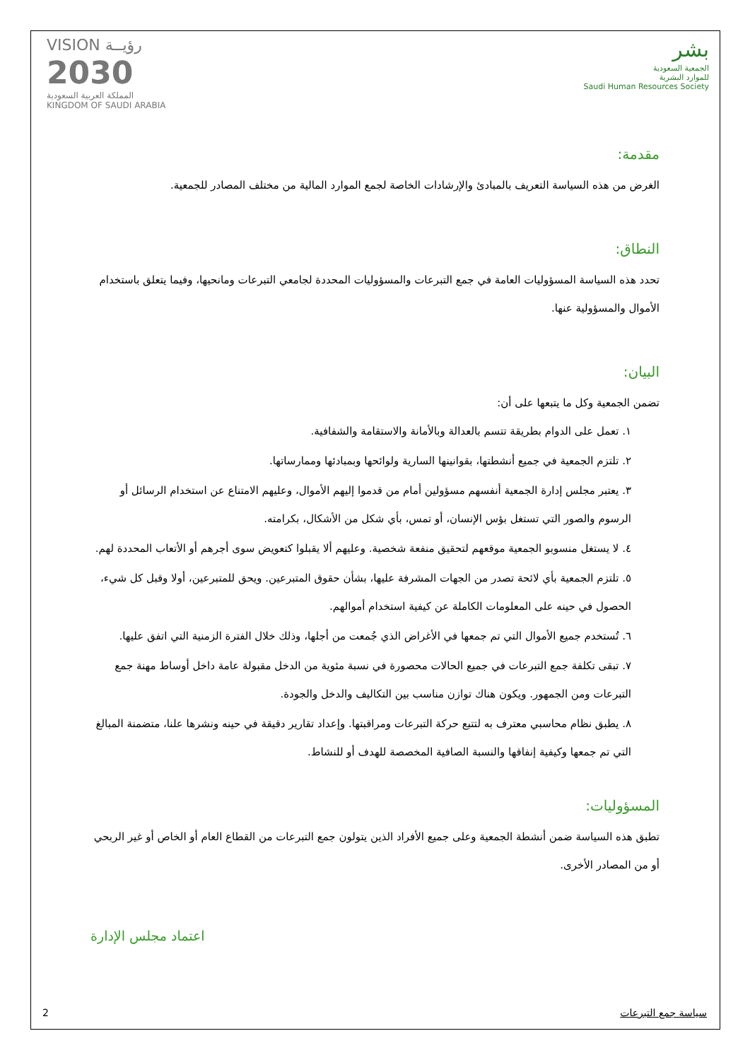VISION رؤيــة
2030
المملكة العربية السعودية
KINGDOM OF SAUDI ARABIA
بشر
الجمعية السعودية
للموارد البشرية
Saudi Human Resources Society
مقدمة:
الغرض من هذه السياسة التعريف بالمبادئ والإرشادات الخاصة لجمع الموارد المالية من مختلف المصادر للجمعية.
النطاق:
تحدد هذه السياسة المسؤوليات العامة في جمع التبرعات والمسؤوليات المحددة لجامعي التبرعات ومانحيها، وفيما يتعلق باستخدام الأموال والمسؤولية عنها.
البيان:
تضمن الجمعية وكل ما يتبعها على أن:
١. تعمل على الدوام بطريقة تتسم بالعدالة وبالأمانة والاستقامة والشفافية.
٢. تلتزم الجمعية في جميع أنشطتها، بقوانينها السارية ولوائحها وبمبادئها وممارساتها.
٣. يعتبر مجلس إدارة الجمعية أنفسهم مسؤولين أمام من قدموا إليهم الأموال، وعليهم الامتناع عن استخدام الرسائل أو الرسوم والصور التي تستغل بؤس الإنسان، أو تمس، بأي شكل من الأشكال، بكرامته.
٤. لا يستغل منسوبو الجمعية موقعهم لتحقيق منفعة شخصية. وعليهم ألا يقبلوا كتعويض سوى أجرهم أو الأتعاب المحددة لهم.
٥. تلتزم الجمعية بأي لائحة تصدر من الجهات المشرفة عليها، بشأن حقوق المتبرعين. ويحق للمتبرعين، أولا وقبل كل شيء، الحصول في حينه على المعلومات الكاملة عن كيفية استخدام أموالهم.
٦. تُستخدم جميع الأموال التي تم جمعها في الأغراض الذي جُمعت من أجلها، وذلك خلال الفترة الزمنية التي اتفق عليها.
٧. تبقى تكلفة جمع التبرعات في جميع الحالات محصورة في نسبة مئوية من الدخل مقبولة عامة داخل أوساط مهنة جمع التبرعات ومن الجمهور. ويكون هناك توازن مناسب بين التكاليف والدخل والجودة.
٨. يطبق نظام محاسبي معترف به لتتبع حركة التبرعات ومراقبتها. وإعداد تقارير دقيقة في حينه ونشرها علنا، متضمنة المبالغ التي تم جمعها وكيفية إنفاقها والنسبة الصافية المخصصة للهدف أو للنشاط.
المسؤوليات:
تطبق هذه السياسة ضمن أنشطة الجمعية وعلى جميع الأفراد الذين يتولون جمع التبرعات من القطاع العام أو الخاص أو غير الربحي أو من المصادر الأخرى.
اعتماد مجلس الإدارة
2 سياسة جمع التبرعات